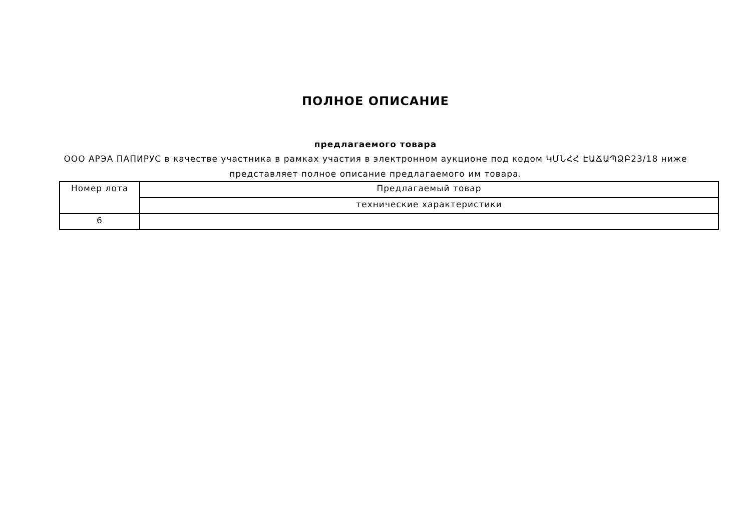ПОЛНОЕ ОПИСАНИЕ
предлагаемого товара
ООО АРЭА ПАПИРУС в качестве участника в рамках участия в электронном аукционе под кодом ԿՄՆՀՀ ԷԱՃԱՊՁԲ23/18 ниже представляет полное описание предлагаемого им товара.
| Номер лота | Предлагаемый товар |
| | технические характеристики |
| 6 | |